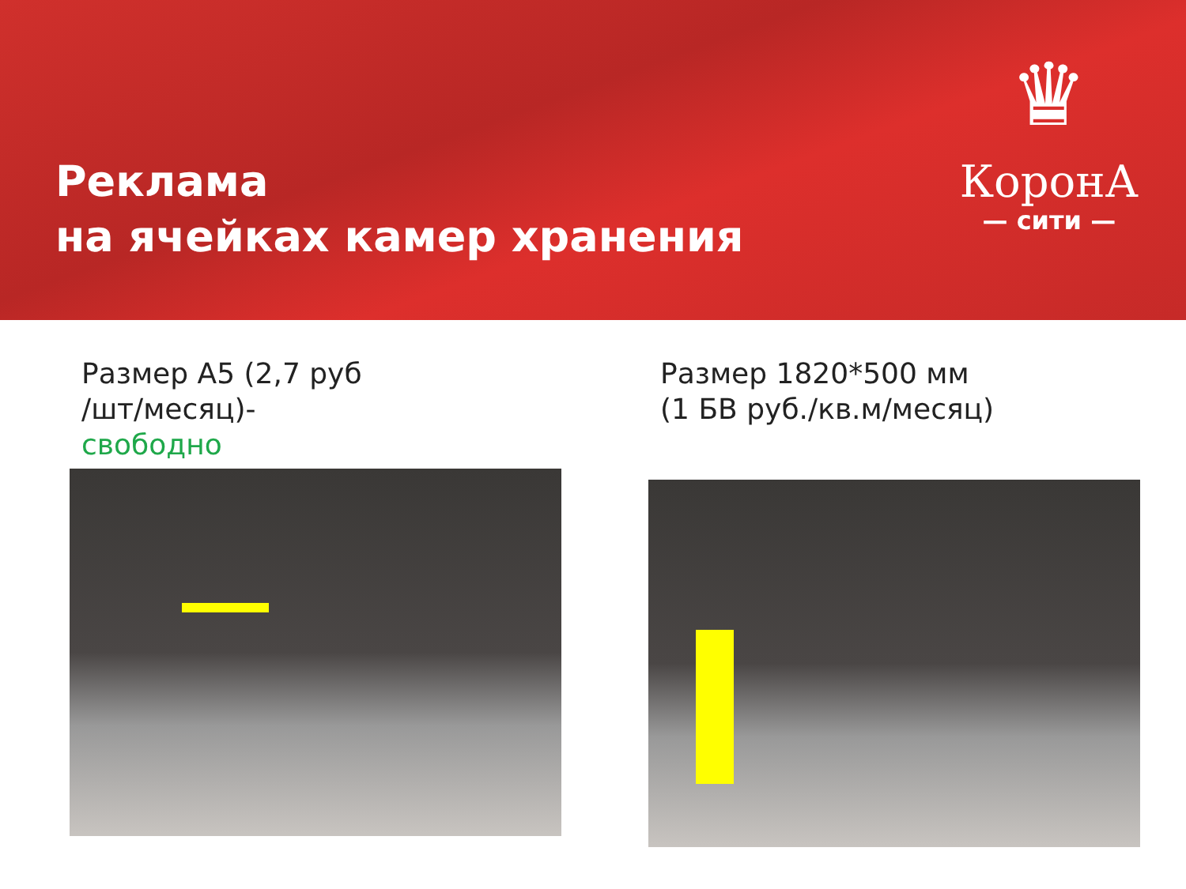Реклама
на ячейках камер хранения
♛
КоронА
— сити —
Размер А5 (2,7 руб
/шт/месяц)-
свободно
Размер 1820*500 мм
(1 БВ руб./кв.м/месяц)